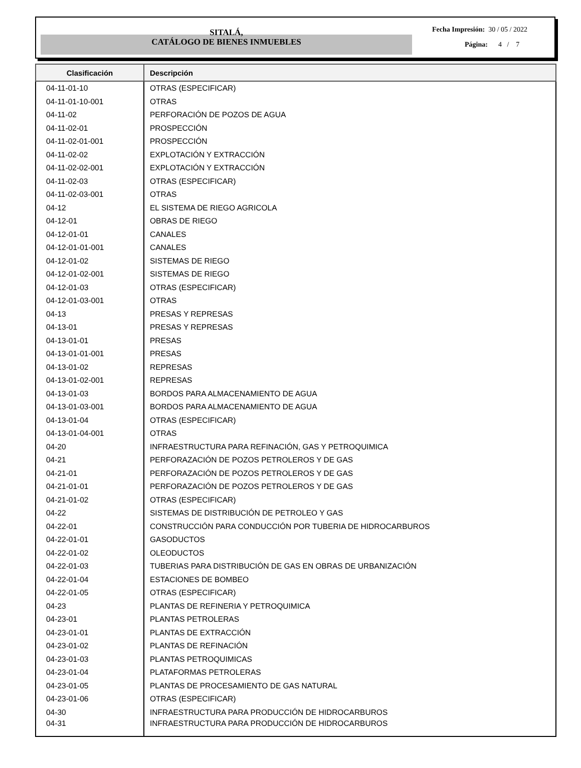SITALÁ,
CATÁLOGO DE BIENES INMUEBLES
Fecha Impresión: 30 / 05 / 2022
Página: 4 / 7
| Clasificación | Descripción |
| --- | --- |
| 04-11-01-10 | OTRAS (ESPECIFICAR) |
| 04-11-01-10-001 | OTRAS |
| 04-11-02 | PERFORACIÓN DE POZOS DE AGUA |
| 04-11-02-01 | PROSPECCIÓN |
| 04-11-02-01-001 | PROSPECCIÓN |
| 04-11-02-02 | EXPLOTACIÓN Y EXTRACCIÓN |
| 04-11-02-02-001 | EXPLOTACIÓN Y EXTRACCIÓN |
| 04-11-02-03 | OTRAS (ESPECIFICAR) |
| 04-11-02-03-001 | OTRAS |
| 04-12 | EL SISTEMA DE RIEGO AGRICOLA |
| 04-12-01 | OBRAS DE RIEGO |
| 04-12-01-01 | CANALES |
| 04-12-01-01-001 | CANALES |
| 04-12-01-02 | SISTEMAS DE RIEGO |
| 04-12-01-02-001 | SISTEMAS DE RIEGO |
| 04-12-01-03 | OTRAS (ESPECIFICAR) |
| 04-12-01-03-001 | OTRAS |
| 04-13 | PRESAS Y REPRESAS |
| 04-13-01 | PRESAS Y REPRESAS |
| 04-13-01-01 | PRESAS |
| 04-13-01-01-001 | PRESAS |
| 04-13-01-02 | REPRESAS |
| 04-13-01-02-001 | REPRESAS |
| 04-13-01-03 | BORDOS PARA ALMACENAMIENTO DE AGUA |
| 04-13-01-03-001 | BORDOS PARA ALMACENAMIENTO DE AGUA |
| 04-13-01-04 | OTRAS (ESPECIFICAR) |
| 04-13-01-04-001 | OTRAS |
| 04-20 | INFRAESTRUCTURA PARA REFINACIÓN, GAS Y PETROQUIMICA |
| 04-21 | PERFORAZACIÓN DE POZOS PETROLEROS Y DE GAS |
| 04-21-01 | PERFORAZACIÓN DE POZOS PETROLEROS Y DE GAS |
| 04-21-01-01 | PERFORAZACIÓN DE POZOS PETROLEROS Y DE GAS |
| 04-21-01-02 | OTRAS (ESPECIFICAR) |
| 04-22 | SISTEMAS DE DISTRIBUCIÓN DE PETROLEO Y GAS |
| 04-22-01 | CONSTRUCCIÓN PARA CONDUCCIÓN POR TUBERIA DE HIDROCARBUROS |
| 04-22-01-01 | GASODUCTOS |
| 04-22-01-02 | OLEODUCTOS |
| 04-22-01-03 | TUBERIAS PARA DISTRIBUCIÓN DE GAS EN OBRAS DE URBANIZACIÓN |
| 04-22-01-04 | ESTACIONES DE BOMBEO |
| 04-22-01-05 | OTRAS (ESPECIFICAR) |
| 04-23 | PLANTAS DE REFINERIA Y PETROQUIMICA |
| 04-23-01 | PLANTAS PETROLERAS |
| 04-23-01-01 | PLANTAS DE EXTRACCIÓN |
| 04-23-01-02 | PLANTAS DE REFINACIÓN |
| 04-23-01-03 | PLANTAS PETROQUIMICAS |
| 04-23-01-04 | PLATAFORMAS PETROLERAS |
| 04-23-01-05 | PLANTAS DE PROCESAMIENTO DE GAS NATURAL |
| 04-23-01-06 | OTRAS (ESPECIFICAR) |
| 04-30 | INFRAESTRUCTURA PARA PRODUCCIÓN DE HIDROCARBUROS |
| 04-31 | INFRAESTRUCTURA PARA PRODUCCIÓN DE HIDROCARBUROS |